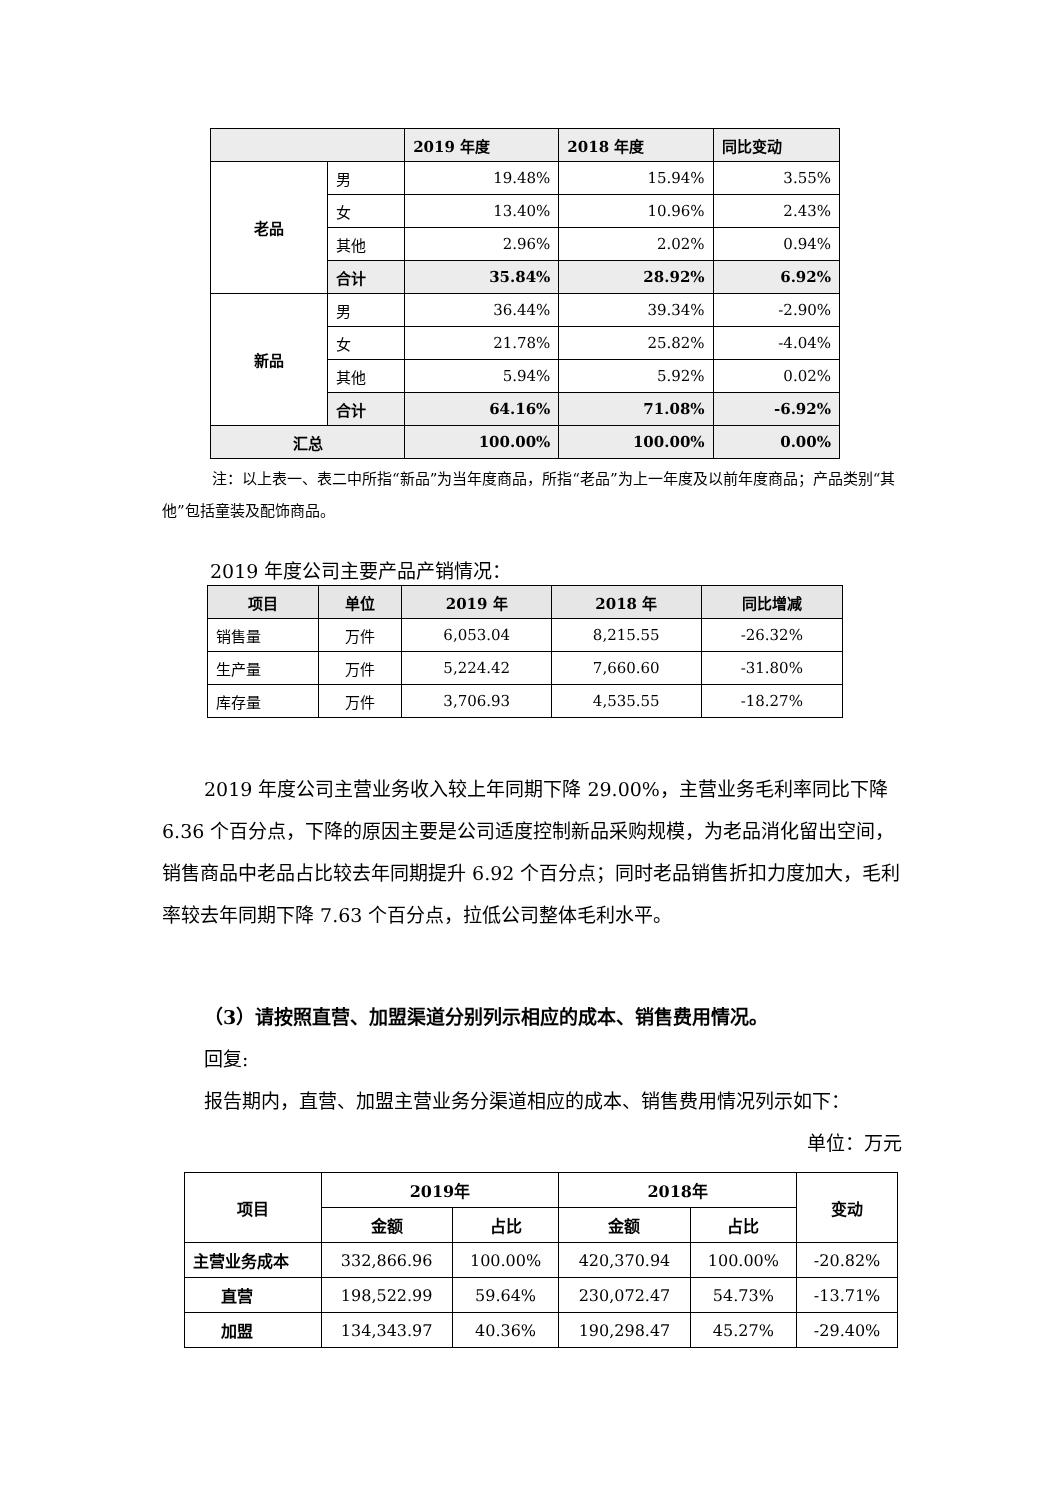| | | 2019 年度 | 2018 年度 | 同比变动 |
| --- | --- | --- | --- | --- |
| 老品 | 男 | 19.48% | 15.94% | 3.55% |
| | 女 | 13.40% | 10.96% | 2.43% |
| | 其他 | 2.96% | 2.02% | 0.94% |
| | 合计 | 35.84% | 28.92% | 6.92% |
| 新品 | 男 | 36.44% | 39.34% | -2.90% |
| | 女 | 21.78% | 25.82% | -4.04% |
| | 其他 | 5.94% | 5.92% | 0.02% |
| | 合计 | 64.16% | 71.08% | -6.92% |
| 汇总 | | 100.00% | 100.00% | 0.00% |
注：以上表一、表二中所指“新品”为当年度商品，所指“老品”为上一年度及以前年度商品；产品类别“其他”包括童装及配饰商品。
2019 年度公司主要产品产销情况：
| 项目 | 单位 | 2019 年 | 2018 年 | 同比增减 |
| --- | --- | --- | --- | --- |
| 销售量 | 万件 | 6,053.04 | 8,215.55 | -26.32% |
| 生产量 | 万件 | 5,224.42 | 7,660.60 | -31.80% |
| 库存量 | 万件 | 3,706.93 | 4,535.55 | -18.27% |
2019 年度公司主营业务收入较上年同期下降 29.00%，主营业务毛利率同比下降 6.36 个百分点，下降的原因主要是公司适度控制新品采购规模，为老品消化留出空间，销售商品中老品占比较去年同期提升 6.92 个百分点；同时老品销售折扣力度加大，毛利率较去年同期下降 7.63 个百分点，拉低公司整体毛利水平。
（3）请按照直营、加盟渠道分别列示相应的成本、销售费用情况。
回复:
报告期内，直营、加盟主营业务分渠道相应的成本、销售费用情况列示如下：
单位：万元
| 项目 | 2019年 | | 2018年 | | 变动 |
| --- | --- | --- | --- | --- | --- |
| | 金额 | 占比 | 金额 | 占比 | |
| 主营业务成本 | 332,866.96 | 100.00% | 420,370.94 | 100.00% | -20.82% |
| 直营 | 198,522.99 | 59.64% | 230,072.47 | 54.73% | -13.71% |
| 加盟 | 134,343.97 | 40.36% | 190,298.47 | 45.27% | -29.40% |